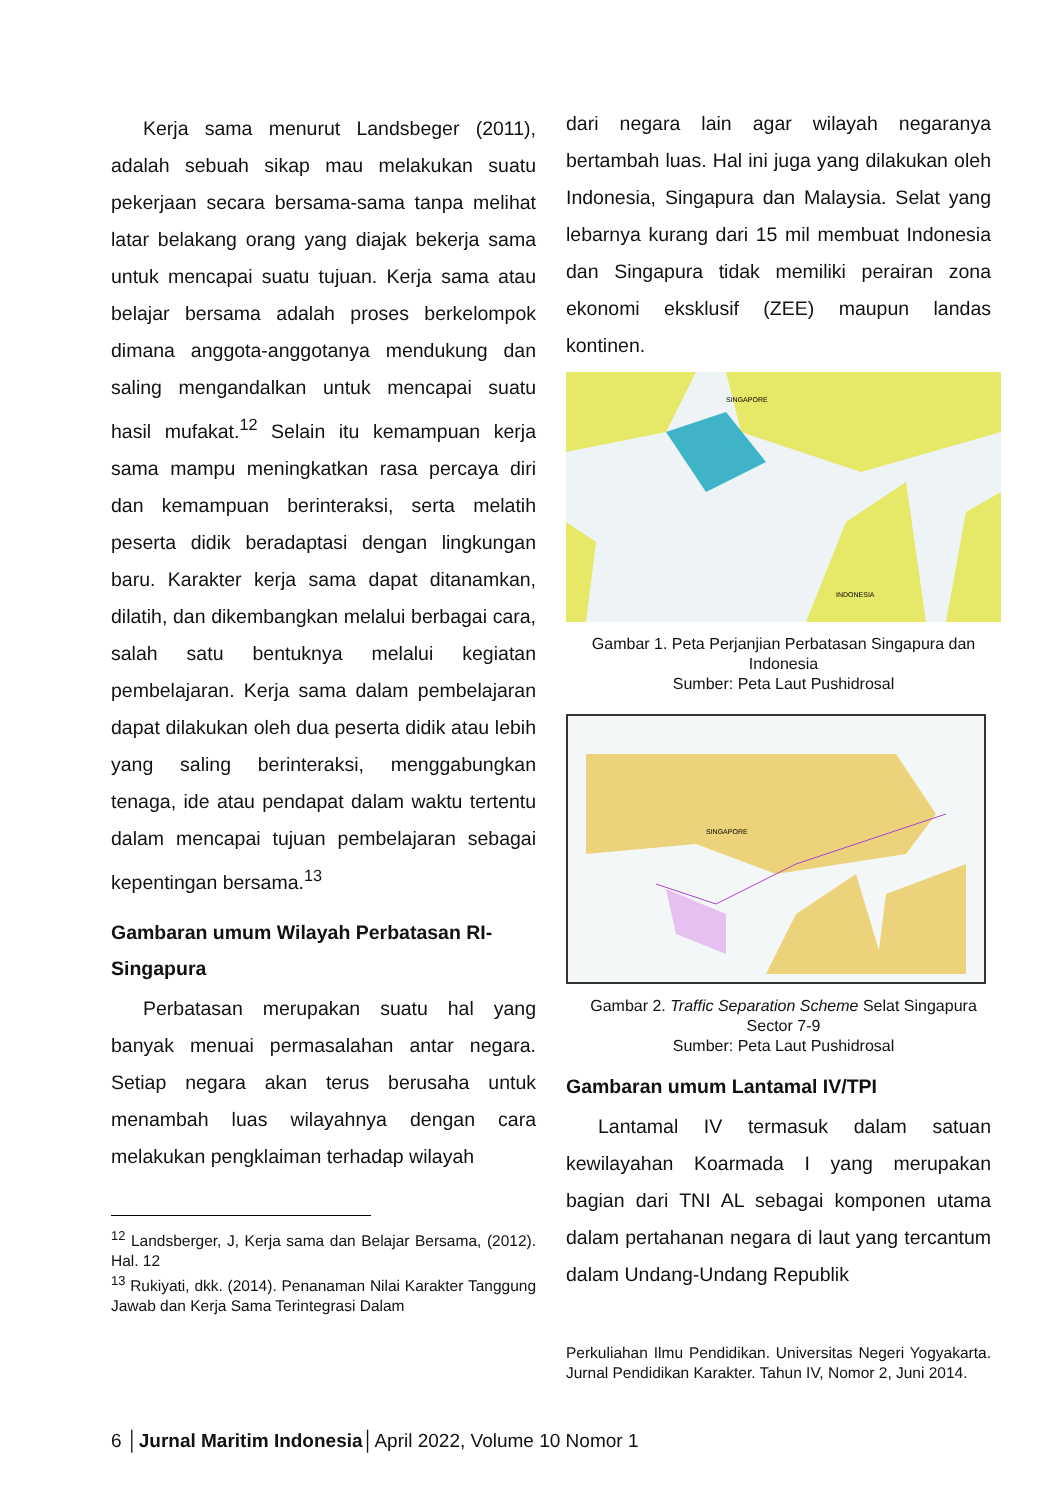Kerja sama menurut Landsbeger (2011), adalah sebuah sikap mau melakukan suatu pekerjaan secara bersama-sama tanpa melihat latar belakang orang yang diajak bekerja sama untuk mencapai suatu tujuan. Kerja sama atau belajar bersama adalah proses berkelompok dimana anggota-anggotanya mendukung dan saling mengandalkan untuk mencapai suatu hasil mufakat.<sup>12</sup> Selain itu kemampuan kerja sama mampu meningkatkan rasa percaya diri dan kemampuan berinteraksi, serta melatih peserta didik beradaptasi dengan lingkungan baru. Karakter kerja sama dapat ditanamkan, dilatih, dan dikembangkan melalui berbagai cara, salah satu bentuknya melalui kegiatan pembelajaran. Kerja sama dalam pembelajaran dapat dilakukan oleh dua peserta didik atau lebih yang saling berinteraksi, menggabungkan tenaga, ide atau pendapat dalam waktu tertentu dalam mencapai tujuan pembelajaran sebagai kepentingan bersama.<sup>13</sup>
Gambaran umum Wilayah Perbatasan RI-Singapura
Perbatasan merupakan suatu hal yang banyak menuai permasalahan antar negara. Setiap negara akan terus berusaha untuk menambah luas wilayahnya dengan cara melakukan pengklaiman terhadap wilayah
<sup>12</sup> Landsberger, J, Kerja sama dan Belajar Bersama, (2012). Hal. 12
<sup>13</sup> Rukiyati, dkk. (2014). Penanaman Nilai Karakter Tanggung Jawab dan Kerja Sama Terintegrasi Dalam
dari negara lain agar wilayah negaranya bertambah luas. Hal ini juga yang dilakukan oleh Indonesia, Singapura dan Malaysia. Selat yang lebarnya kurang dari 15 mil membuat Indonesia dan Singapura tidak memiliki perairan zona ekonomi eksklusif (ZEE) maupun landas kontinen.
INDONESIA
SINGAPORE
Gambar 1. Peta Perjanjian Perbatasan Singapura dan Indonesia
Sumber: Peta Laut Pushidrosal
SINGAPORE
Gambar 2. Traffic Separation Scheme Selat Singapura Sector 7-9
Sumber: Peta Laut Pushidrosal
Gambaran umum Lantamal IV/TPI
Lantamal IV termasuk dalam satuan kewilayahan Koarmada I yang merupakan bagian dari TNI AL sebagai komponen utama dalam pertahanan negara di laut yang tercantum dalam Undang-Undang Republik
Perkuliahan Ilmu Pendidikan. Universitas Negeri Yogyakarta. Jurnal Pendidikan Karakter. Tahun IV, Nomor 2, Juni 2014.
6 │Jurnal Maritim Indonesia│April 2022, Volume 10 Nomor 1